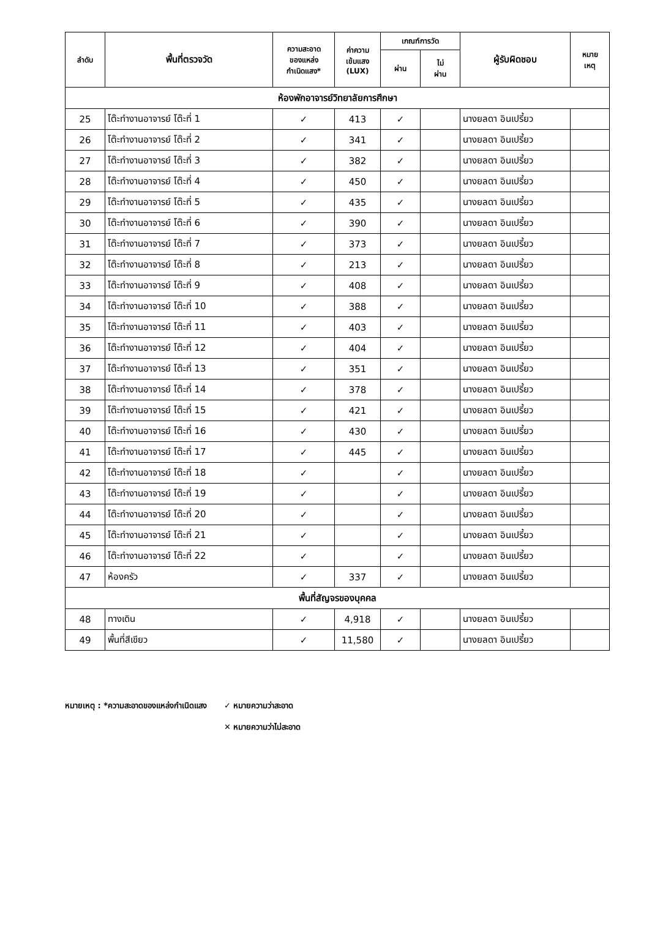| ลำดับ | พื้นที่ตรวจวัด | ความสะอาด ของแหล่ง กำเนิดแสง* | ค่าความ เข้มแสง (LUX) | เกณฑ์การวัด | | ผู้รับผิดชอบ | หมาย เหตุ |
| --- | --- | --- | --- | --- | --- | --- | --- |
| | | | | ผ่าน | ไม่ ผ่าน | | |
| ห้องพักอาจารย์วิทยาลัยการศึกษา | | | | | | | |
| 25 | โต๊ะทำงานอาจารย์ โต๊ะที่ 1 | ✓ | 413 | ✓ | | นางยลดา อินเปรี้ยว | |
| 26 | โต๊ะทำงานอาจารย์ โต๊ะที่ 2 | ✓ | 341 | ✓ | | นางยลดา อินเปรี้ยว | |
| 27 | โต๊ะทำงานอาจารย์ โต๊ะที่ 3 | ✓ | 382 | ✓ | | นางยลดา อินเปรี้ยว | |
| 28 | โต๊ะทำงานอาจารย์ โต๊ะที่ 4 | ✓ | 450 | ✓ | | นางยลดา อินเปรี้ยว | |
| 29 | โต๊ะทำงานอาจารย์ โต๊ะที่ 5 | ✓ | 435 | ✓ | | นางยลดา อินเปรี้ยว | |
| 30 | โต๊ะทำงานอาจารย์ โต๊ะที่ 6 | ✓ | 390 | ✓ | | นางยลดา อินเปรี้ยว | |
| 31 | โต๊ะทำงานอาจารย์ โต๊ะที่ 7 | ✓ | 373 | ✓ | | นางยลดา อินเปรี้ยว | |
| 32 | โต๊ะทำงานอาจารย์ โต๊ะที่ 8 | ✓ | 213 | ✓ | | นางยลดา อินเปรี้ยว | |
| 33 | โต๊ะทำงานอาจารย์ โต๊ะที่ 9 | ✓ | 408 | ✓ | | นางยลดา อินเปรี้ยว | |
| 34 | โต๊ะทำงานอาจารย์ โต๊ะที่ 10 | ✓ | 388 | ✓ | | นางยลดา อินเปรี้ยว | |
| 35 | โต๊ะทำงานอาจารย์ โต๊ะที่ 11 | ✓ | 403 | ✓ | | นางยลดา อินเปรี้ยว | |
| 36 | โต๊ะทำงานอาจารย์ โต๊ะที่ 12 | ✓ | 404 | ✓ | | นางยลดา อินเปรี้ยว | |
| 37 | โต๊ะทำงานอาจารย์ โต๊ะที่ 13 | ✓ | 351 | ✓ | | นางยลดา อินเปรี้ยว | |
| 38 | โต๊ะทำงานอาจารย์ โต๊ะที่ 14 | ✓ | 378 | ✓ | | นางยลดา อินเปรี้ยว | |
| 39 | โต๊ะทำงานอาจารย์ โต๊ะที่ 15 | ✓ | 421 | ✓ | | นางยลดา อินเปรี้ยว | |
| 40 | โต๊ะทำงานอาจารย์ โต๊ะที่ 16 | ✓ | 430 | ✓ | | นางยลดา อินเปรี้ยว | |
| 41 | โต๊ะทำงานอาจารย์ โต๊ะที่ 17 | ✓ | 445 | ✓ | | นางยลดา อินเปรี้ยว | |
| 42 | โต๊ะทำงานอาจารย์ โต๊ะที่ 18 | ✓ | | ✓ | | นางยลดา อินเปรี้ยว | |
| 43 | โต๊ะทำงานอาจารย์ โต๊ะที่ 19 | ✓ | | ✓ | | นางยลดา อินเปรี้ยว | |
| 44 | โต๊ะทำงานอาจารย์ โต๊ะที่ 20 | ✓ | | ✓ | | นางยลดา อินเปรี้ยว | |
| 45 | โต๊ะทำงานอาจารย์ โต๊ะที่ 21 | ✓ | | ✓ | | นางยลดา อินเปรี้ยว | |
| 46 | โต๊ะทำงานอาจารย์ โต๊ะที่ 22 | ✓ | | ✓ | | นางยลดา อินเปรี้ยว | |
| 47 | ห้องครัว | ✓ | 337 | ✓ | | นางยลดา อินเปรี้ยว | |
| พื้นที่สัญจรของบุคคล | | | | | | | |
| 48 | ทางเดิน | ✓ | 4,918 | ✓ | | นางยลดา อินเปรี้ยว | |
| 49 | พื้นที่สีเขียว | ✓ | 11,580 | ✓ | | นางยลดา อินเปรี้ยว | |
หมายเหตุ : *ความสะอาดของแหล่งกำเนิดแสง
✓ หมายความว่าสะอาด
✕ หมายความว่าไม่สะอาด